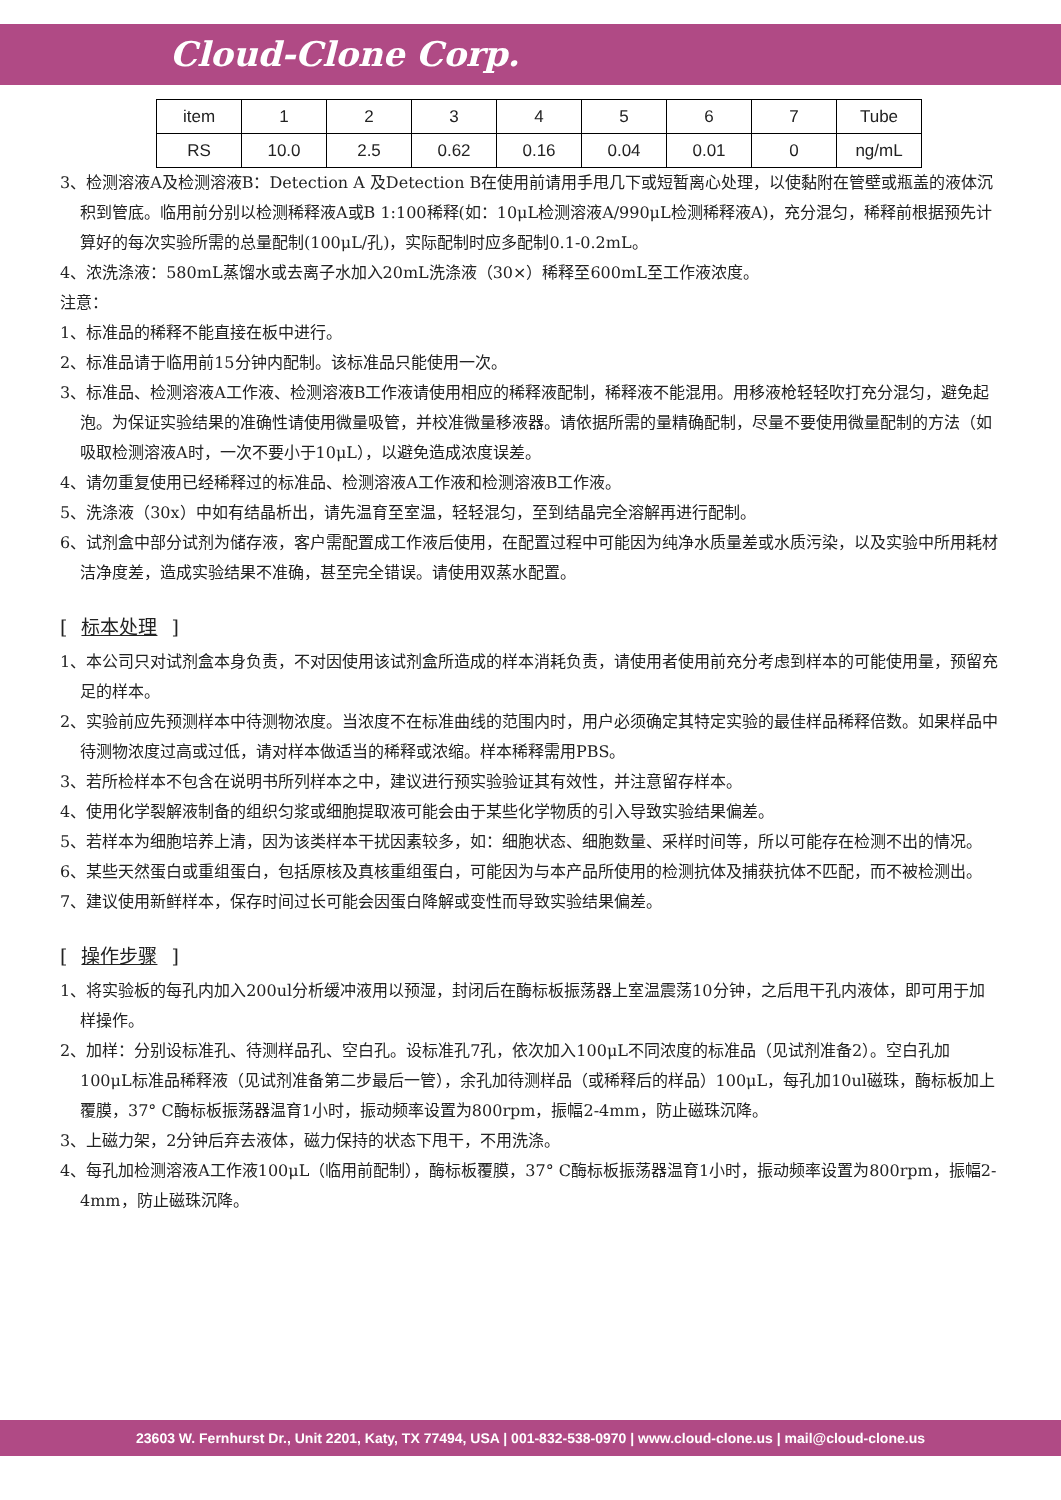Cloud-Clone Corp.
| item | 1 | 2 | 3 | 4 | 5 | 6 | 7 | Tube |
| RS | 10.0 | 2.5 | 0.62 | 0.16 | 0.04 | 0.01 | 0 | ng/mL |
3、检测溶液A及检测溶液B：Detection A 及Detection B在使用前请用手甩几下或短暂离心处理，以使黏附在管壁或瓶盖的液体沉积到管底。临用前分别以检测稀释液A或B 1:100稀释(如：10μL检测溶液A/990μL检测稀释液A)，充分混匀，稀释前根据预先计算好的每次实验所需的总量配制(100μL/孔)，实际配制时应多配制0.1-0.2mL。
4、浓洗涤液：580mL蒸馏水或去离子水加入20mL洗涤液（30×）稀释至600mL至工作液浓度。
注意：
1、标准品的稀释不能直接在板中进行。
2、标准品请于临用前15分钟内配制。该标准品只能使用一次。
3、标准品、检测溶液A工作液、检测溶液B工作液请使用相应的稀释液配制，稀释液不能混用。用移液枪轻轻吹打充分混匀，避免起泡。为保证实验结果的准确性请使用微量吸管，并校准微量移液器。请依据所需的量精确配制，尽量不要使用微量配制的方法（如吸取检测溶液A时，一次不要小于10μL），以避免造成浓度误差。
4、请勿重复使用已经稀释过的标准品、检测溶液A工作液和检测溶液B工作液。
5、洗涤液（30x）中如有结晶析出，请先温育至室温，轻轻混匀，至到结晶完全溶解再进行配制。
6、试剂盒中部分试剂为储存液，客户需配置成工作液后使用，在配置过程中可能因为纯净水质量差或水质污染，以及实验中所用耗材洁净度差，造成实验结果不准确，甚至完全错误。请使用双蒸水配置。
[ 标本处理 ]
1、本公司只对试剂盒本身负责，不对因使用该试剂盒所造成的样本消耗负责，请使用者使用前充分考虑到样本的可能使用量，预留充足的样本。
2、实验前应先预测样本中待测物浓度。当浓度不在标准曲线的范围内时，用户必须确定其特定实验的最佳样品稀释倍数。如果样品中待测物浓度过高或过低，请对样本做适当的稀释或浓缩。样本稀释需用PBS。
3、若所检样本不包含在说明书所列样本之中，建议进行预实验验证其有效性，并注意留存样本。
4、使用化学裂解液制备的组织匀浆或细胞提取液可能会由于某些化学物质的引入导致实验结果偏差。
5、若样本为细胞培养上清，因为该类样本干扰因素较多，如：细胞状态、细胞数量、采样时间等，所以可能存在检测不出的情况。
6、某些天然蛋白或重组蛋白，包括原核及真核重组蛋白，可能因为与本产品所使用的检测抗体及捕获抗体不匹配，而不被检测出。
7、建议使用新鲜样本，保存时间过长可能会因蛋白降解或变性而导致实验结果偏差。
[ 操作步骤 ]
1、将实验板的每孔内加入200ul分析缓冲液用以预湿，封闭后在酶标板振荡器上室温震荡10分钟，之后甩干孔内液体，即可用于加样操作。
2、加样：分别设标准孔、待测样品孔、空白孔。设标准孔7孔，依次加入100μL不同浓度的标准品（见试剂准备2）。空白孔加100μL标准品稀释液（见试剂准备第二步最后一管），余孔加待测样品（或稀释后的样品）100μL，每孔加10ul磁珠，酶标板加上覆膜，37° C酶标板振荡器温育1小时，振动频率设置为800rpm，振幅2-4mm，防止磁珠沉降。
3、上磁力架，2分钟后弃去液体，磁力保持的状态下甩干，不用洗涤。
4、每孔加检测溶液A工作液100μL（临用前配制），酶标板覆膜，37° C酶标板振荡器温育1小时，振动频率设置为800rpm，振幅2-4mm，防止磁珠沉降。
23603 W. Fernhurst Dr., Unit 2201, Katy, TX 77494, USA | 001-832-538-0970 | www.cloud-clone.us | mail@cloud-clone.us